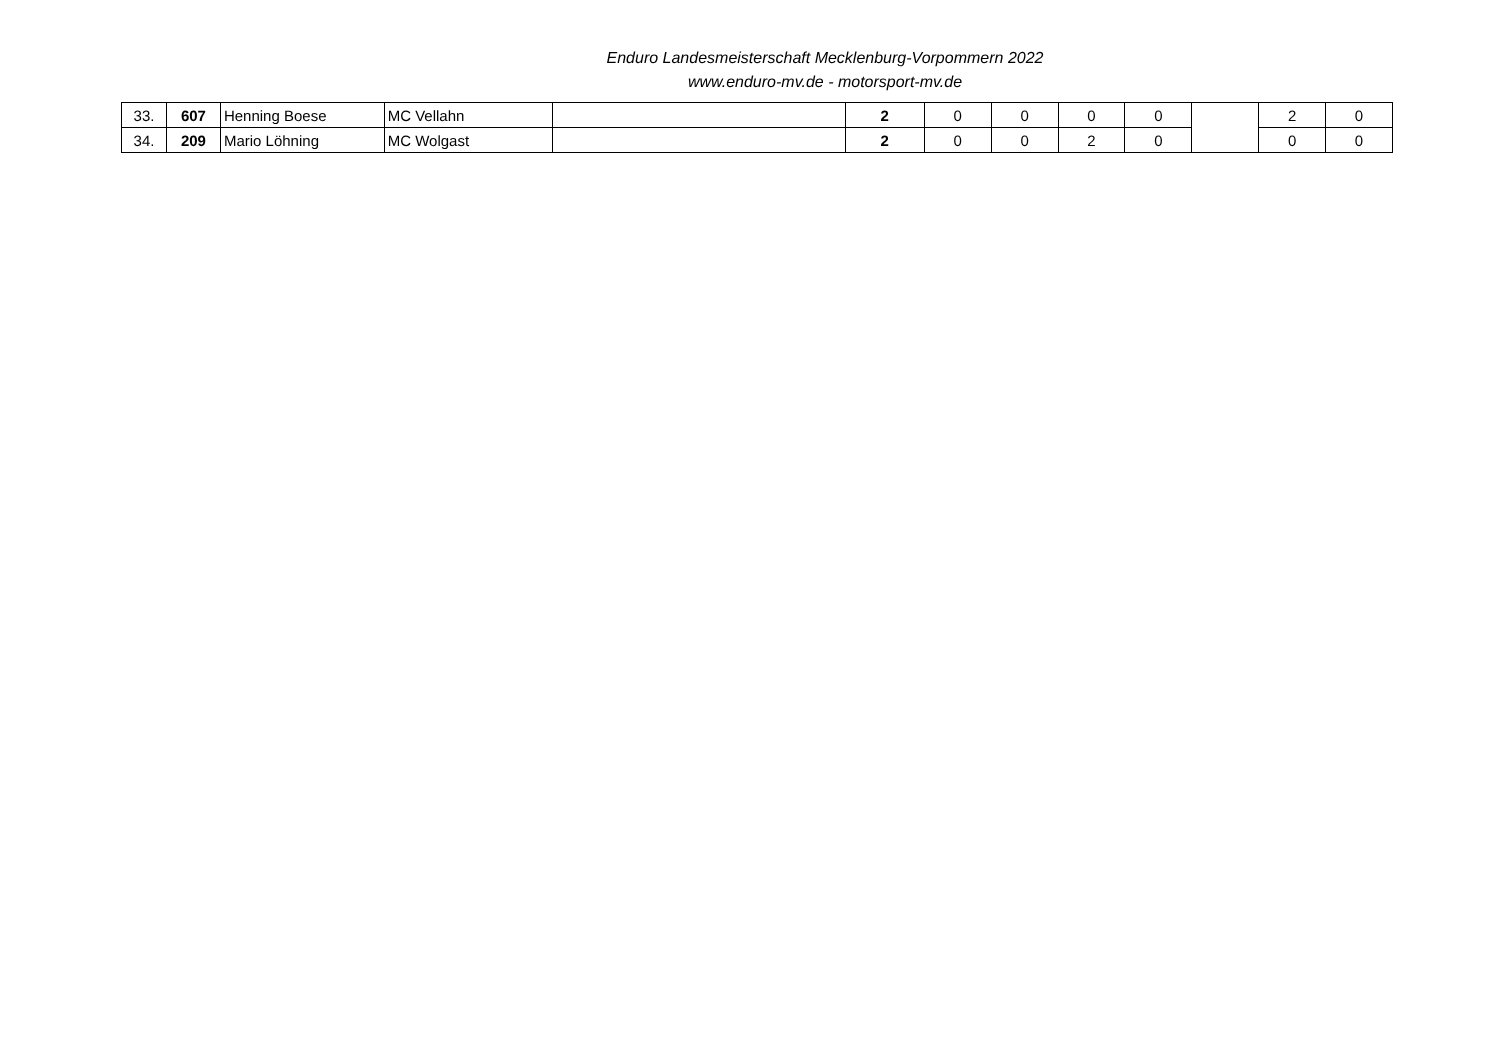Enduro Landesmeisterschaft Mecklenburg-Vorpommern 2022
www.enduro-mv.de - motorsport-mv.de
| 33. | 607 | Henning Boese | MC Vellahn | | 2 | 0 | 0 | 0 | 0 | | 2 | 0 |
| 34. | 209 | Mario Löhning | MC Wolgast | | 2 | 0 | 0 | 2 | 0 | | 0 | 0 |